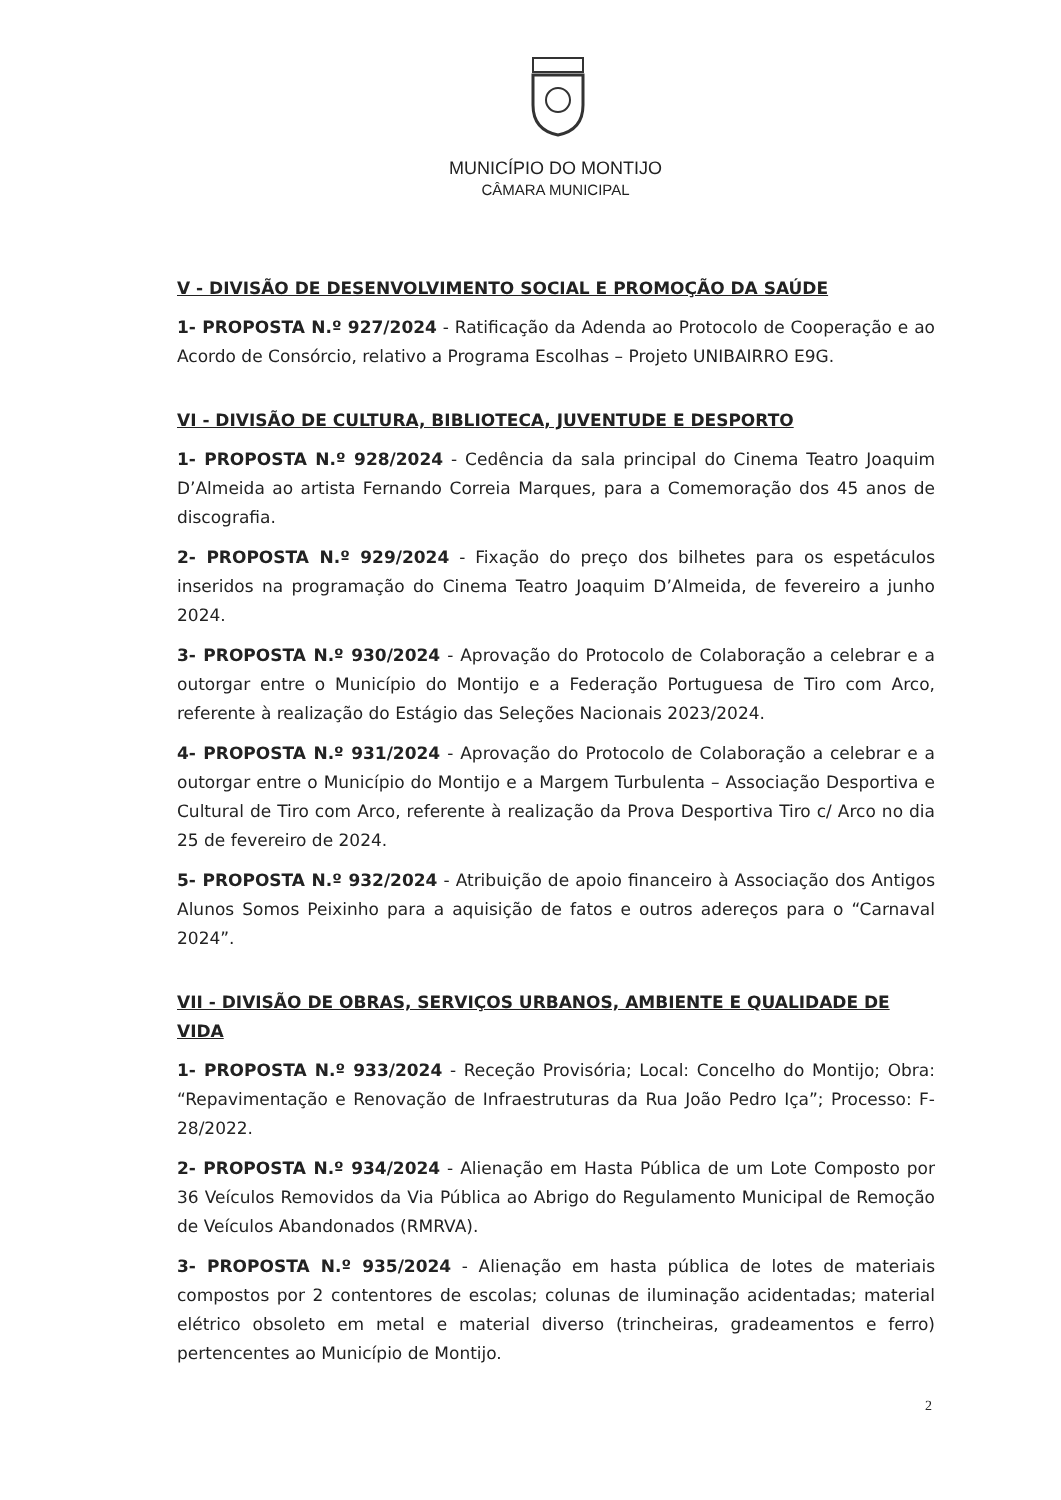MUNICÍPIO DO MONTIJO
CÂMARA MUNICIPAL
V - DIVISÃO DE DESENVOLVIMENTO SOCIAL E PROMOÇÃO DA SAÚDE
1- PROPOSTA N.º 927/2024 - Ratificação da Adenda ao Protocolo de Cooperação e ao Acordo de Consórcio, relativo a Programa Escolhas – Projeto UNIBAIRRO E9G.
VI - DIVISÃO DE CULTURA, BIBLIOTECA, JUVENTUDE E DESPORTO
1- PROPOSTA N.º 928/2024 - Cedência da sala principal do Cinema Teatro Joaquim D’Almeida ao artista Fernando Correia Marques, para a Comemoração dos 45 anos de discografia.
2- PROPOSTA N.º 929/2024 - Fixação do preço dos bilhetes para os espetáculos inseridos na programação do Cinema Teatro Joaquim D’Almeida, de fevereiro a junho 2024.
3- PROPOSTA N.º 930/2024 - Aprovação do Protocolo de Colaboração a celebrar e a outorgar entre o Município do Montijo e a Federação Portuguesa de Tiro com Arco, referente à realização do Estágio das Seleções Nacionais 2023/2024.
4- PROPOSTA N.º 931/2024 - Aprovação do Protocolo de Colaboração a celebrar e a outorgar entre o Município do Montijo e a Margem Turbulenta – Associação Desportiva e Cultural de Tiro com Arco, referente à realização da Prova Desportiva Tiro c/ Arco no dia 25 de fevereiro de 2024.
5- PROPOSTA N.º 932/2024 - Atribuição de apoio financeiro à Associação dos Antigos Alunos Somos Peixinho para a aquisição de fatos e outros adereços para o “Carnaval 2024”.
VII - DIVISÃO DE OBRAS, SERVIÇOS URBANOS, AMBIENTE E QUALIDADE DE VIDA
1- PROPOSTA N.º 933/2024 - Receção Provisória; Local: Concelho do Montijo; Obra: “Repavimentação e Renovação de Infraestruturas da Rua João Pedro Iça”; Processo: F-28/2022.
2- PROPOSTA N.º 934/2024 - Alienação em Hasta Pública de um Lote Composto por 36 Veículos Removidos da Via Pública ao Abrigo do Regulamento Municipal de Remoção de Veículos Abandonados (RMRVA).
3- PROPOSTA N.º 935/2024 - Alienação em hasta pública de lotes de materiais compostos por 2 contentores de escolas; colunas de iluminação acidentadas; material elétrico obsoleto em metal e material diverso (trincheiras, gradeamentos e ferro) pertencentes ao Município de Montijo.
2